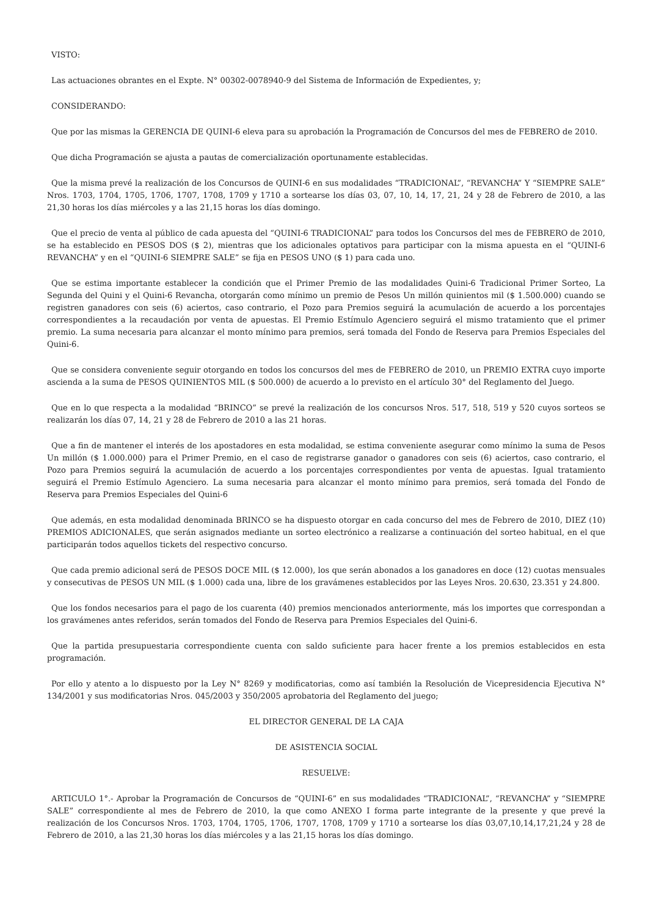VISTO:
Las actuaciones obrantes en el Expte. N° 00302-0078940-9 del Sistema de Información de Expedientes, y;
CONSIDERANDO:
Que por las mismas la GERENCIA DE QUINI-6 eleva para su aprobación la Programación de Concursos del mes de FEBRERO de 2010.
Que dicha Programación se ajusta a pautas de comercialización oportunamente establecidas.
Que la misma prevé la realización de los Concursos de QUINI-6 en sus modalidades “TRADICIONAL”, “REVANCHA” Y “SIEMPRE SALE” Nros. 1703, 1704, 1705, 1706, 1707, 1708, 1709 y 1710 a sortearse los días 03, 07, 10, 14, 17, 21, 24 y 28 de Febrero de 2010, a las 21,30 horas los días miércoles y a las 21,15 horas los días domingo.
Que el precio de venta al público de cada apuesta del “QUINI-6 TRADICIONAL” para todos los Concursos del mes de FEBRERO de 2010, se ha establecido en PESOS DOS ($ 2), mientras que los adicionales optativos para participar con la misma apuesta en el “QUINI-6 REVANCHA” y en el “QUINI-6 SIEMPRE SALE” se fija en PESOS UNO ($ 1) para cada uno.
Que se estima importante establecer la condición que el Primer Premio de las modalidades Quini-6 Tradicional Primer Sorteo, La Segunda del Quini y el Quini-6 Revancha, otorgarán como mínimo un premio de Pesos Un millón quinientos mil ($ 1.500.000) cuando se registren ganadores con seis (6) aciertos, caso contrario, el Pozo para Premios seguirá la acumulación de acuerdo a los porcentajes correspondientes a la recaudación por venta de apuestas. El Premio Estímulo Agenciero seguirá el mismo tratamiento que el primer premio. La suma necesaria para alcanzar el monto mínimo para premios, será tomada del Fondo de Reserva para Premios Especiales del Quini-6.
Que se considera conveniente seguir otorgando en todos los concursos del mes de FEBRERO de 2010, un PREMIO EXTRA cuyo importe ascienda a la suma de PESOS QUINIENTOS MIL ($ 500.000) de acuerdo a lo previsto en el artículo 30° del Reglamento del Juego.
Que en lo que respecta a la modalidad “BRINCO” se prevé la realización de los concursos Nros. 517, 518, 519 y 520 cuyos sorteos se realizarán los días 07, 14, 21 y 28 de Febrero de 2010 a las 21 horas.
Que a fin de mantener el interés de los apostadores en esta modalidad, se estima conveniente asegurar como mínimo la suma de Pesos Un millón ($ 1.000.000) para el Primer Premio, en el caso de registrarse ganador o ganadores con seis (6) aciertos, caso contrario, el Pozo para Premios seguirá la acumulación de acuerdo a los porcentajes correspondientes por venta de apuestas. Igual tratamiento seguirá el Premio Estímulo Agenciero. La suma necesaria para alcanzar el monto mínimo para premios, será tomada del Fondo de Reserva para Premios Especiales del Quini-6
Que además, en esta modalidad denominada BRINCO se ha dispuesto otorgar en cada concurso del mes de Febrero de 2010, DIEZ (10) PREMIOS ADICIONALES, que serán asignados mediante un sorteo electrónico a realizarse a continuación del sorteo habitual, en el que participarán todos aquellos tickets del respectivo concurso.
Que cada premio adicional será de PESOS DOCE MIL ($ 12.000), los que serán abonados a los ganadores en doce (12) cuotas mensuales y consecutivas de PESOS UN MIL ($ 1.000) cada una, libre de los gravámenes establecidos por las Leyes Nros. 20.630, 23.351 y 24.800.
Que los fondos necesarios para el pago de los cuarenta (40) premios mencionados anteriormente, más los importes que correspondan a los gravámenes antes referidos, serán tomados del Fondo de Reserva para Premios Especiales del Quini-6.
Que la partida presupuestaria correspondiente cuenta con saldo suficiente para hacer frente a los premios establecidos en esta programación.
Por ello y atento a lo dispuesto por la Ley N° 8269 y modificatorias, como así también la Resolución de Vicepresidencia Ejecutiva N° 134/2001 y sus modificatorias Nros. 045/2003 y 350/2005 aprobatoria del Reglamento del juego;
EL DIRECTOR GENERAL DE LA CAJA
DE ASISTENCIA SOCIAL
RESUELVE:
ARTICULO 1°.- Aprobar la Programación de Concursos de “QUINI-6” en sus modalidades “TRADICIONAL”, “REVANCHA” y “SIEMPRE SALE” correspondiente al mes de Febrero de 2010, la que como ANEXO I forma parte integrante de la presente y que prevé la realización de los Concursos Nros. 1703, 1704, 1705, 1706, 1707, 1708, 1709 y 1710 a sortearse los días 03,07,10,14,17,21,24 y 28 de Febrero de 2010, a las 21,30 horas los días miércoles y a las 21,15 horas los días domingo.